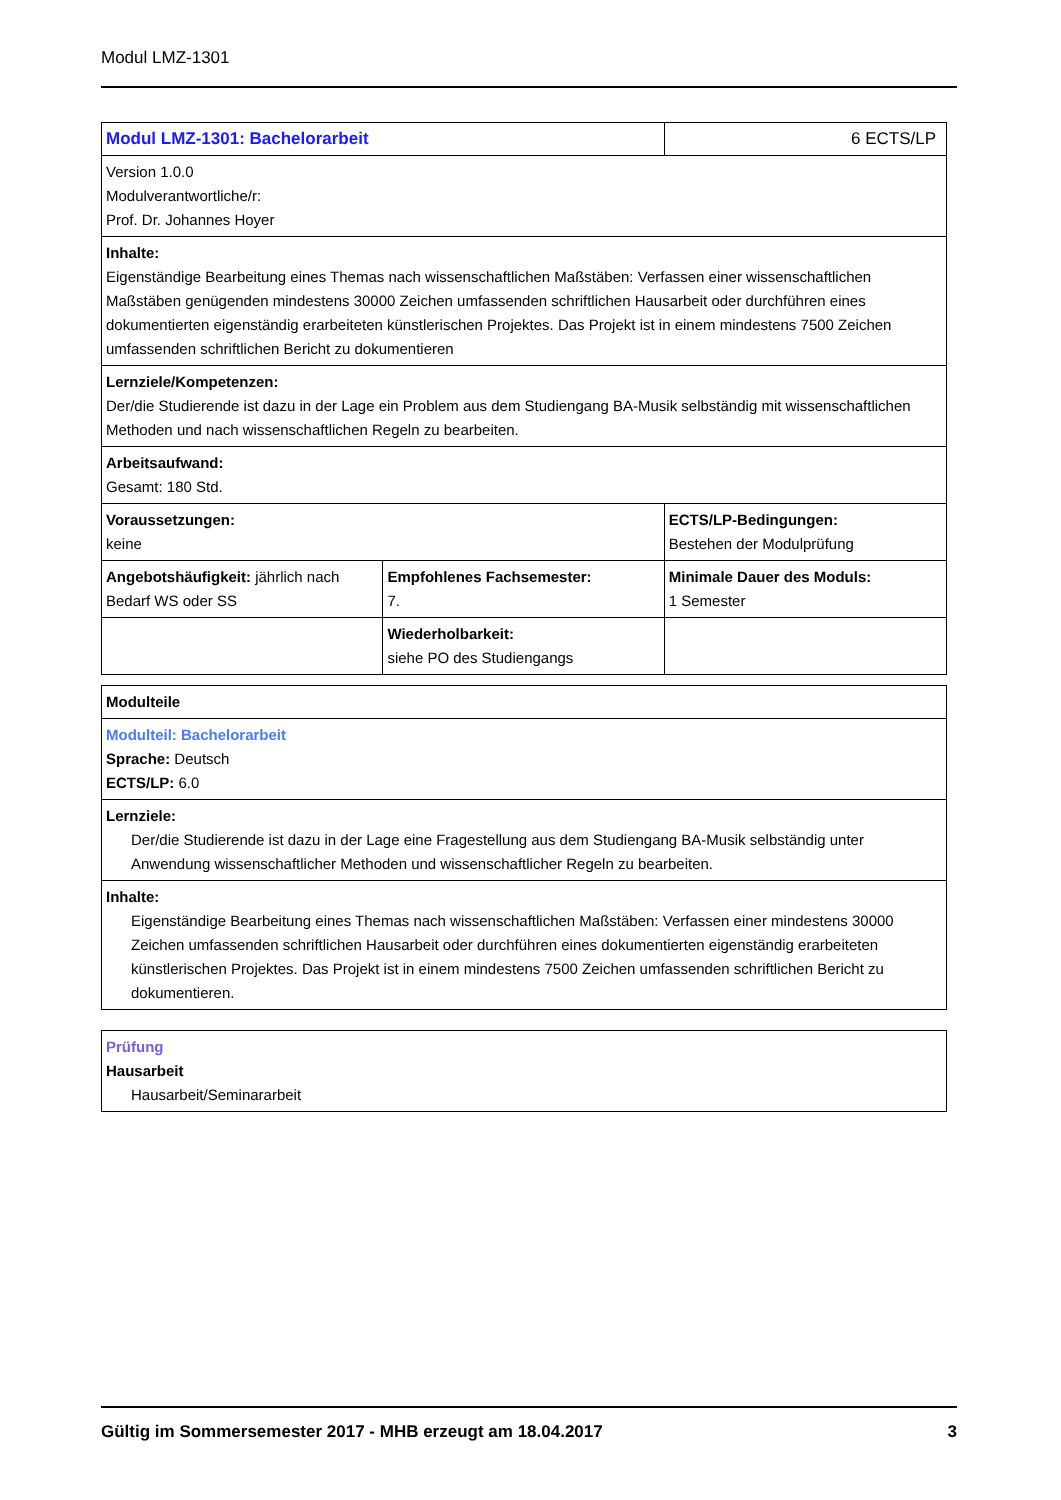Modul LMZ-1301
| Modul LMZ-1301: Bachelorarbeit | | 6 ECTS/LP |
| Version 1.0.0 Modulverantwortliche/r: Prof. Dr. Johannes Hoyer | | |
| Inhalte: Eigenständige Bearbeitung eines Themas nach wissenschaftlichen Maßstäben: Verfassen einer wissenschaftlichen Maßstäben genügenden mindestens 30000 Zeichen umfassenden schriftlichen Hausarbeit oder durchführen eines dokumentierten eigenständig erarbeiteten künstlerischen Projektes. Das Projekt ist in einem mindestens 7500 Zeichen umfassenden schriftlichen Bericht zu dokumentieren | | |
| Lernziele/Kompetenzen: Der/die Studierende ist dazu in der Lage ein Problem aus dem Studiengang BA-Musik selbständig mit wissenschaftlichen Methoden und nach wissenschaftlichen Regeln zu bearbeiten. | | |
| Arbeitsaufwand: Gesamt: 180 Std. | | |
| Voraussetzungen: keine | | ECTS/LP-Bedingungen: Bestehen der Modulprüfung |
| Angebotshäufigkeit: jährlich nach Bedarf WS oder SS | Empfohlenes Fachsemester: 7. | Minimale Dauer des Moduls: 1 Semester |
| | Wiederholbarkeit: siehe PO des Studiengangs | |
| Modulteile |
| Modulteil: Bachelorarbeit Sprache: Deutsch ECTS/LP: 6.0 |
| Lernziele: Der/die Studierende ist dazu in der Lage eine Fragestellung aus dem Studiengang BA-Musik selbständig unter Anwendung wissenschaftlicher Methoden und wissenschaftlicher Regeln zu bearbeiten. |
| Inhalte: Eigenständige Bearbeitung eines Themas nach wissenschaftlichen Maßstäben: Verfassen einer mindestens 30000 Zeichen umfassenden schriftlichen Hausarbeit oder durchführen eines dokumentierten eigenständig erarbeiteten künstlerischen Projektes. Das Projekt ist in einem mindestens 7500 Zeichen umfassenden schriftlichen Bericht zu dokumentieren. |
| Prüfung Hausarbeit Hausarbeit/Seminararbeit |
Gültig im Sommersemester 2017 - MHB erzeugt am 18.04.2017 3